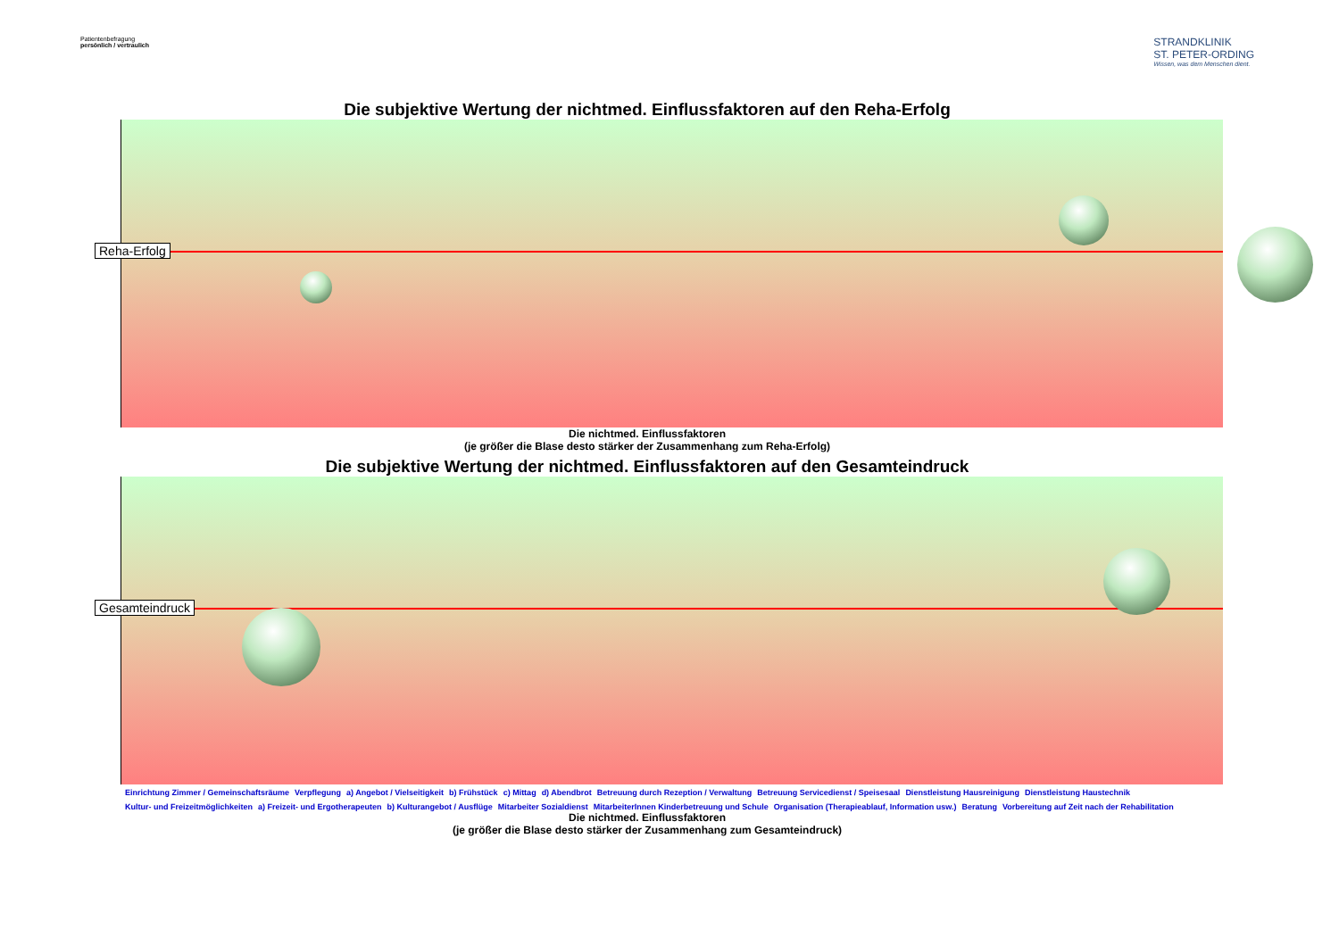Patientenbefragung
persönlich / vertraulich
STRANDKLINIK
ST. PETER-ORDING
Wissen, was dem Menschen dient.
Die subjektive Wertung der nichtmed. Einflussfaktoren auf den Reha-Erfolg
Reha-Erfolg
Die nichtmed. Einflussfaktoren
(je größer die Blase desto stärker der Zusammenhang zum Reha-Erfolg)
Die subjektive Wertung der nichtmed. Einflussfaktoren auf den Gesamteindruck
Gesamteindruck
Einrichtung Zimmer / Gemeinschaftsräume Verpflegung a) Angebot / Vielseitigkeit b) Frühstück c) Mittag d) Abendbrot Betreuung durch Rezeption / Verwaltung Betreuung Servicedienst / Speisesaal Dienstleistung Hausreinigung Dienstleistung Haustechnik Kultur- und Freizeitmöglichkeiten a) Freizeit- und Ergotherapeuten b) Kulturangebot / Ausflüge Mitarbeiter Sozialdienst MitarbeiterInnen Kinderbetreuung und Schule Organisation (Therapieablauf, Information usw.) Beratung Vorbereitung auf Zeit nach der Rehabilitation
Die nichtmed. Einflussfaktoren
(je größer die Blase desto stärker der Zusammenhang zum Gesamteindruck)